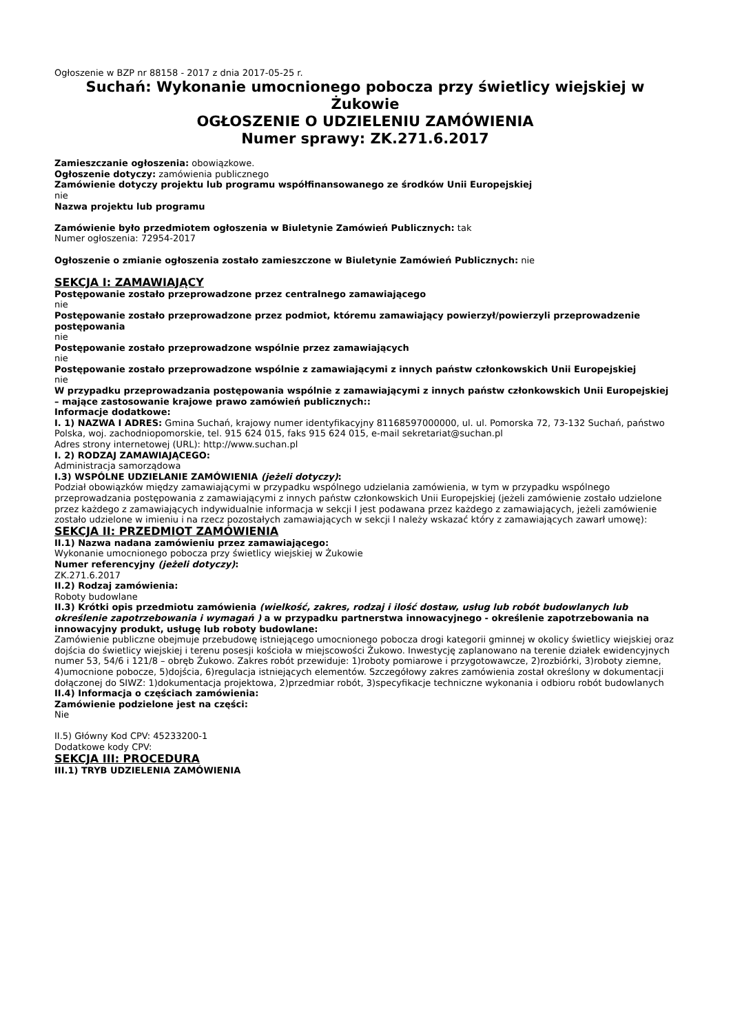Ogłoszenie w BZP nr 88158 - 2017 z dnia 2017-05-25 r.
Suchań: Wykonanie umocnionego pobocza przy świetlicy wiejskiej w Żukowie
OGŁOSZENIE O UDZIELENIU ZAMÓWIENIA
Numer sprawy: ZK.271.6.2017
Zamieszczanie ogłoszenia: obowiązkowe.
Ogłoszenie dotyczy: zamówienia publicznego
Zamówienie dotyczy projektu lub programu współfinansowanego ze środków Unii Europejskiej
nie
Nazwa projektu lub programu
Zamówienie było przedmiotem ogłoszenia w Biuletynie Zamówień Publicznych: tak
Numer ogłoszenia: 72954-2017
Ogłoszenie o zmianie ogłoszenia zostało zamieszczone w Biuletynie Zamówień Publicznych: nie
SEKCJA I: ZAMAWIAJĄCY
Postępowanie zostało przeprowadzone przez centralnego zamawiającego
nie
Postępowanie zostało przeprowadzone przez podmiot, któremu zamawiający powierzył/powierzyli przeprowadzenie postępowania
nie
Postępowanie zostało przeprowadzone wspólnie przez zamawiających
nie
Postępowanie zostało przeprowadzone wspólnie z zamawiającymi z innych państw członkowskich Unii Europejskiej
nie
W przypadku przeprowadzania postępowania wspólnie z zamawiającymi z innych państw członkowskich Unii Europejskiej – mające zastosowanie krajowe prawo zamówień publicznych::
Informacje dodatkowe:
I. 1) NAZWA I ADRES: Gmina Suchań, krajowy numer identyfikacyjny 81168597000000, ul. ul. Pomorska 72, 73-132 Suchań, państwo Polska, woj. zachodniopomorskie, tel. 915 624 015, faks 915 624 015, e-mail sekretariat@suchan.pl
Adres strony internetowej (URL): http://www.suchan.pl
I. 2) RODZAJ ZAMAWIAJĄCEGO:
Administracja samorządowa
I.3) WSPÓLNE UDZIELANIE ZAMÓWIENIA (jeżeli dotyczy):
Podział obowiązków między zamawiającymi w przypadku wspólnego udzielania zamówienia, w tym w przypadku wspólnego przeprowadzania postępowania z zamawiającymi z innych państw członkowskich Unii Europejskiej (jeżeli zamówienie zostało udzielone przez każdego z zamawiających indywidualnie informacja w sekcji I jest podawana przez każdego z zamawiających, jeżeli zamówienie zostało udzielone w imieniu i na rzecz pozostałych zamawiających w sekcji I należy wskazać który z zamawiających zawarł umowę):
SEKCJA II: PRZEDMIOT ZAMÓWIENIA
II.1) Nazwa nadana zamówieniu przez zamawiającego:
Wykonanie umocnionego pobocza przy świetlicy wiejskiej w Żukowie
Numer referencyjny (jeżeli dotyczy):
ZK.271.6.2017
II.2) Rodzaj zamówienia:
Roboty budowlane
II.3) Krótki opis przedmiotu zamówienia (wielkość, zakres, rodzaj i ilość dostaw, usług lub robót budowlanych lub określenie zapotrzebowania i wymagań ) a w przypadku partnerstwa innowacyjnego - określenie zapotrzebowania na innowacyjny produkt, usługę lub roboty budowlane:
Zamówienie publiczne obejmuje przebudowę istniejącego umocnionego pobocza drogi kategorii gminnej w okolicy świetlicy wiejskiej oraz dojścia do świetlicy wiejskiej i terenu posesji kościoła w miejscowości Żukowo. Inwestycję zaplanowano na terenie działek ewidencyjnych numer 53, 54/6 i 121/8 – obręb Żukowo. Zakres robót przewiduje: 1)roboty pomiarowe i przygotowawcze, 2)rozbiórki, 3)roboty ziemne, 4)umocnione pobocze, 5)dojścia, 6)regulacja istniejących elementów. Szczegółowy zakres zamówienia został określony w dokumentacji dołączonej do SIWZ: 1)dokumentacja projektowa, 2)przedmiar robót, 3)specyfikacje techniczne wykonania i odbioru robót budowlanych
II.4) Informacja o częściach zamówienia:
Zamówienie podzielone jest na części:
Nie
II.5) Główny Kod CPV: 45233200-1
Dodatkowe kody CPV:
SEKCJA III: PROCEDURA
III.1) TRYB UDZIELENIA ZAMÓWIENIA